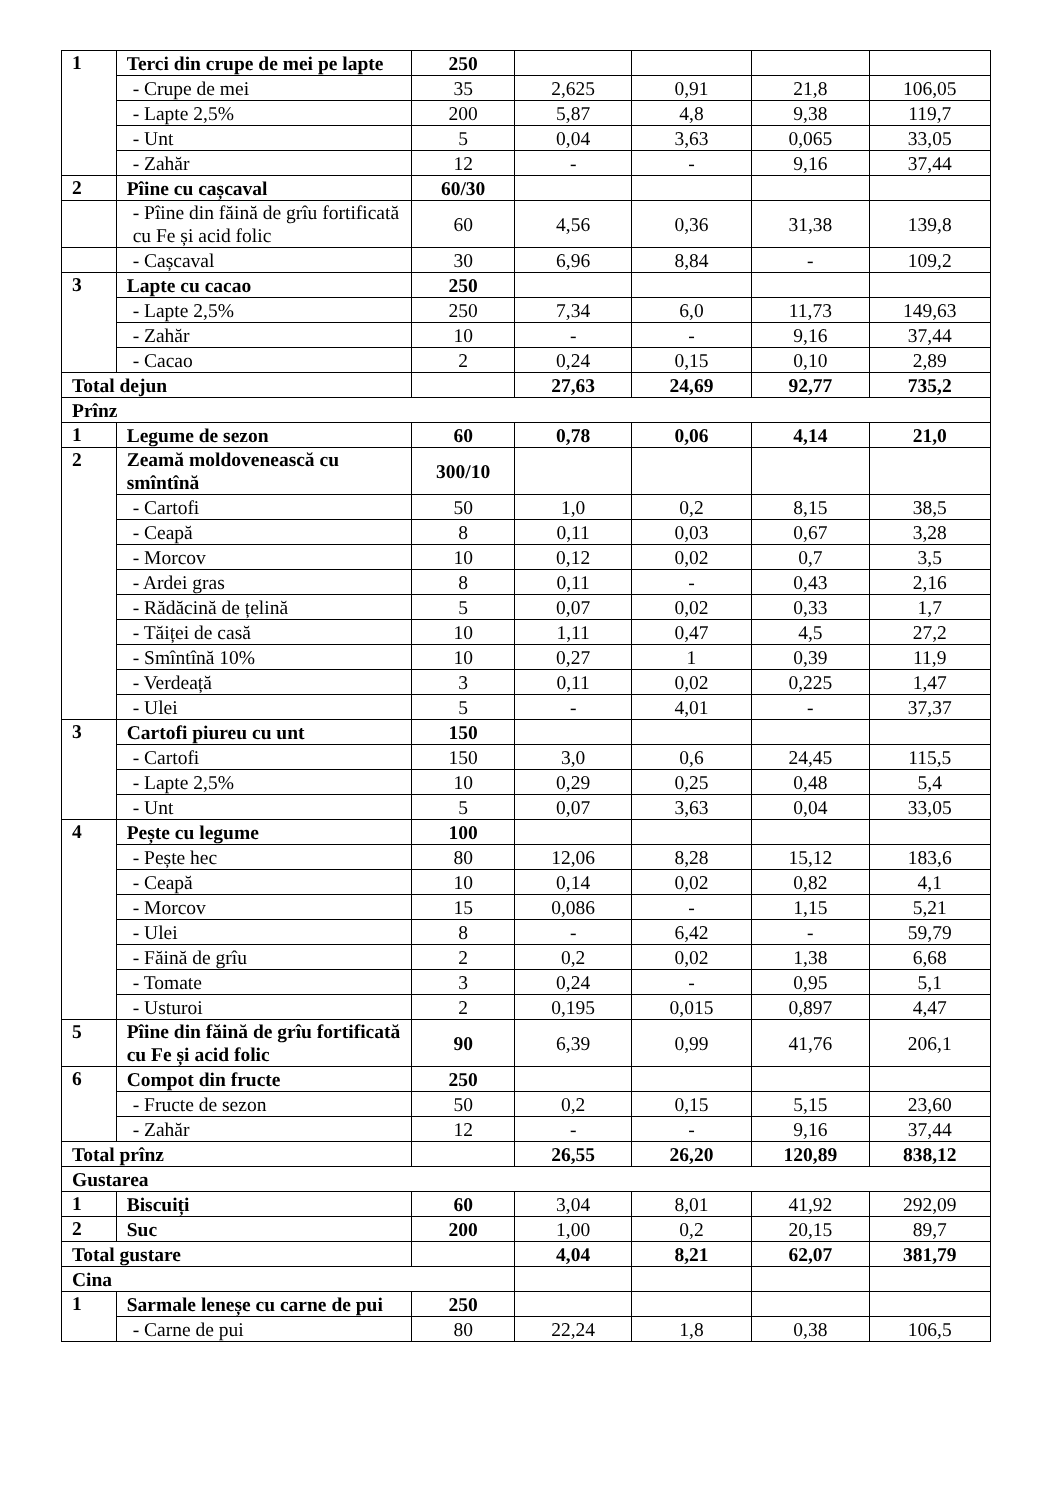| 1 | Terci din crupe de mei pe lapte | 250 | | | | |
| | - Crupe de mei | 35 | 2,625 | 0,91 | 21,8 | 106,05 |
| | - Lapte 2,5% | 200 | 5,87 | 4,8 | 9,38 | 119,7 |
| | - Unt | 5 | 0,04 | 3,63 | 0,065 | 33,05 |
| | - Zahăr | 12 | - | - | 9,16 | 37,44 |
| 2 | Pîine cu cașcaval | 60/30 | | | | |
| | - Pîine din făină de grîu fortificată cu Fe și acid folic | 60 | 4,56 | 0,36 | 31,38 | 139,8 |
| | - Cașcaval | 30 | 6,96 | 8,84 | - | 109,2 |
| 3 | Lapte cu cacao | 250 | | | | |
| | - Lapte 2,5% | 250 | 7,34 | 6,0 | 11,73 | 149,63 |
| | - Zahăr | 10 | - | - | 9,16 | 37,44 |
| | - Cacao | 2 | 0,24 | 0,15 | 0,10 | 2,89 |
| Total dejun | | | 27,63 | 24,69 | 92,77 | 735,2 |
| Prînz | | | | | | |
| 1 | Legume de sezon | 60 | 0,78 | 0,06 | 4,14 | 21,0 |
| 2 | Zeamă moldovenească cu smîntînă | 300/10 | | | | |
| | - Cartofi | 50 | 1,0 | 0,2 | 8,15 | 38,5 |
| | - Ceapă | 8 | 0,11 | 0,03 | 0,67 | 3,28 |
| | - Morcov | 10 | 0,12 | 0,02 | 0,7 | 3,5 |
| | - Ardei gras | 8 | 0,11 | - | 0,43 | 2,16 |
| | - Rădăcină de țelină | 5 | 0,07 | 0,02 | 0,33 | 1,7 |
| | - Tăiței de casă | 10 | 1,11 | 0,47 | 4,5 | 27,2 |
| | - Smîntînă 10% | 10 | 0,27 | 1 | 0,39 | 11,9 |
| | - Verdeață | 3 | 0,11 | 0,02 | 0,225 | 1,47 |
| | - Ulei | 5 | - | 4,01 | - | 37,37 |
| 3 | Cartofi piureu cu unt | 150 | | | | |
| | - Cartofi | 150 | 3,0 | 0,6 | 24,45 | 115,5 |
| | - Lapte 2,5% | 10 | 0,29 | 0,25 | 0,48 | 5,4 |
| | - Unt | 5 | 0,07 | 3,63 | 0,04 | 33,05 |
| 4 | Pește cu legume | 100 | | | | |
| | - Pește hec | 80 | 12,06 | 8,28 | 15,12 | 183,6 |
| | - Ceapă | 10 | 0,14 | 0,02 | 0,82 | 4,1 |
| | - Morcov | 15 | 0,086 | - | 1,15 | 5,21 |
| | - Ulei | 8 | - | 6,42 | - | 59,79 |
| | - Făină de grîu | 2 | 0,2 | 0,02 | 1,38 | 6,68 |
| | - Tomate | 3 | 0,24 | - | 0,95 | 5,1 |
| | - Usturoi | 2 | 0,195 | 0,015 | 0,897 | 4,47 |
| 5 | Pîine din făină de grîu fortificată cu Fe și acid folic | 90 | 6,39 | 0,99 | 41,76 | 206,1 |
| 6 | Compot din fructe | 250 | | | | |
| | - Fructe de sezon | 50 | 0,2 | 0,15 | 5,15 | 23,60 |
| | - Zahăr | 12 | - | - | 9,16 | 37,44 |
| Total prînz | | | 26,55 | 26,20 | 120,89 | 838,12 |
| Gustarea | | | | | | |
| 1 | Biscuiți | 60 | 3,04 | 8,01 | 41,92 | 292,09 |
| 2 | Suc | 200 | 1,00 | 0,2 | 20,15 | 89,7 |
| Total gustare | | | 4,04 | 8,21 | 62,07 | 381,79 |
| Cina | | | | | | |
| 1 | Sarmale leneșe cu carne de pui | 250 | | | | |
| | - Carne de pui | 80 | 22,24 | 1,8 | 0,38 | 106,5 |